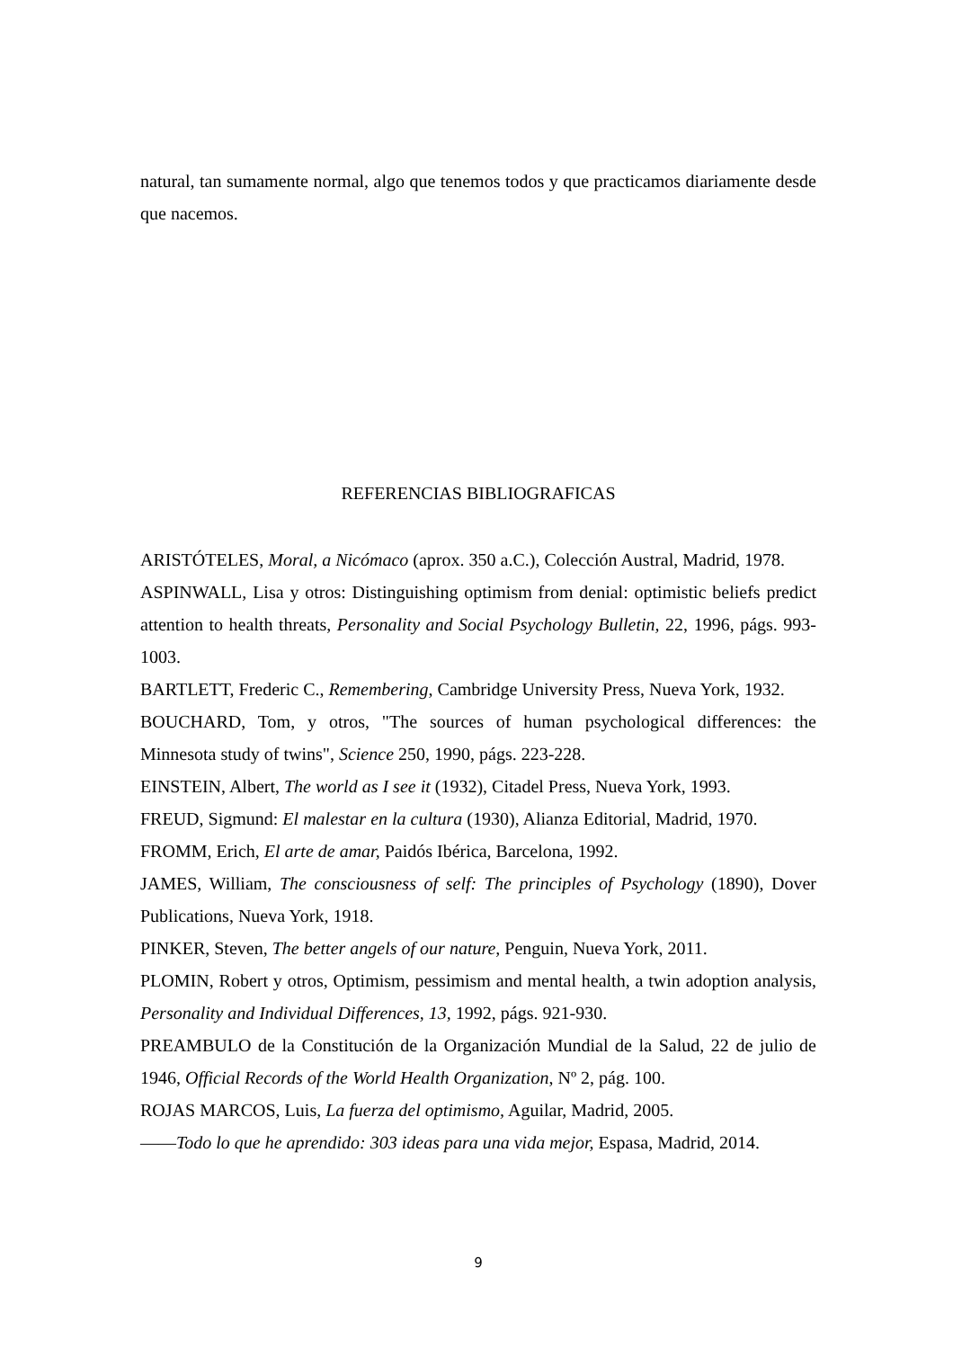natural, tan sumamente normal, algo que tenemos todos y que practicamos diariamente desde que nacemos.
REFERENCIAS BIBLIOGRAFICAS
ARISTÓTELES, Moral, a Nicómaco (aprox. 350 a.C.), Colección Austral, Madrid, 1978.
ASPINWALL, Lisa y otros: Distinguishing optimism from denial: optimistic beliefs predict attention to health threats, Personality and Social Psychology Bulletin, 22, 1996, págs. 993-1003.
BARTLETT, Frederic C., Remembering, Cambridge University Press, Nueva York, 1932.
BOUCHARD, Tom, y otros, "The sources of human psychological differences: the Minnesota study of twins", Science 250, 1990, págs. 223-228.
EINSTEIN, Albert, The world as I see it (1932), Citadel Press, Nueva York, 1993.
FREUD, Sigmund: El malestar en la cultura (1930), Alianza Editorial, Madrid, 1970.
FROMM, Erich, El arte de amar, Paidós Ibérica, Barcelona, 1992.
JAMES, William, The consciousness of self: The principles of Psychology (1890), Dover Publications, Nueva York, 1918.
PINKER, Steven, The better angels of our nature, Penguin, Nueva York, 2011.
PLOMIN, Robert y otros, Optimism, pessimism and mental health, a twin adoption analysis, Personality and Individual Differences, 13, 1992, págs. 921-930.
PREAMBULO de la Constitución de la Organización Mundial de la Salud, 22 de julio de 1946, Official Records of the World Health Organization, Nº 2, pág. 100.
ROJAS MARCOS, Luis, La fuerza del optimismo, Aguilar, Madrid, 2005.
——Todo lo que he aprendido: 303 ideas para una vida mejor, Espasa, Madrid, 2014.
9